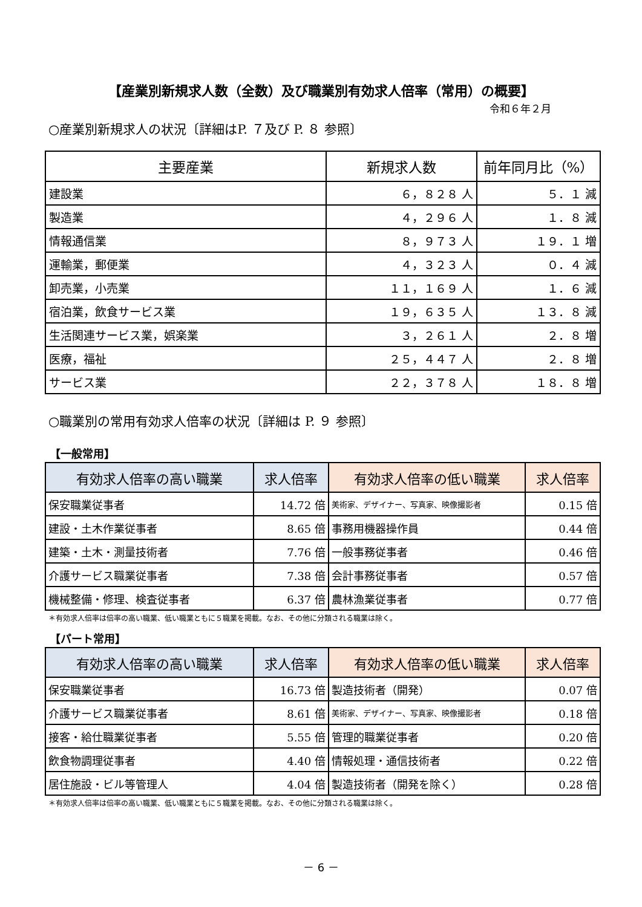【産業別新規求人数（全数）及び職業別有効求人倍率（常用）の概要】
令和６年２月
○産業別新規求人の状況〔詳細はP. ７及び P. ８ 参照〕
| 主要産業 | 新規求人数 | 前年同月比（%） |
| --- | --- | --- |
| 建設業 | ６，８２８ 人 | ５．１ 減 |
| 製造業 | ４，２９６ 人 | １．８ 減 |
| 情報通信業 | ８，９７３ 人 | １９．１ 増 |
| 運輸業，郵便業 | ４，３２３ 人 | ０．４ 減 |
| 卸売業，小売業 | １１，１６９ 人 | １．６ 減 |
| 宿泊業，飲食サービス業 | １９，６３５ 人 | １３．８ 減 |
| 生活関連サービス業，娯楽業 | ３，２６１ 人 | ２．８ 増 |
| 医療，福祉 | ２５，４４７ 人 | ２．８ 増 |
| サービス業 | ２２，３７８ 人 | １８．８ 増 |
○職業別の常用有効求人倍率の状況〔詳細は P. ９ 参照〕
【一般常用】
| 有効求人倍率の高い職業 | 求人倍率 | 有効求人倍率の低い職業 | 求人倍率 |
| --- | --- | --- | --- |
| 保安職業従事者 | 14.72 倍 | 美術家、デザイナー、写真家、映像撮影者 | 0.15 倍 |
| 建設・土木作業従事者 | 8.65 倍 | 事務用機器操作員 | 0.44 倍 |
| 建築・土木・測量技術者 | 7.76 倍 | 一般事務従事者 | 0.46 倍 |
| 介護サービス職業従事者 | 7.38 倍 | 会計事務従事者 | 0.57 倍 |
| 機械整備・修理、検査従事者 | 6.37 倍 | 農林漁業従事者 | 0.77 倍 |
＊有効求人倍率は倍率の高い職業、低い職業ともに５職業を掲載。なお、その他に分類される職業は除く。
【パート常用】
| 有効求人倍率の高い職業 | 求人倍率 | 有効求人倍率の低い職業 | 求人倍率 |
| --- | --- | --- | --- |
| 保安職業従事者 | 16.73 倍 | 製造技術者（開発） | 0.07 倍 |
| 介護サービス職業従事者 | 8.61 倍 | 美術家、デザイナー、写真家、映像撮影者 | 0.18 倍 |
| 接客・給仕職業従事者 | 5.55 倍 | 管理的職業従事者 | 0.20 倍 |
| 飲食物調理従事者 | 4.40 倍 | 情報処理・通信技術者 | 0.22 倍 |
| 居住施設・ビル等管理人 | 4.04 倍 | 製造技術者（開発を除く） | 0.28 倍 |
＊有効求人倍率は倍率の高い職業、低い職業ともに５職業を掲載。なお、その他に分類される職業は除く。
－ 6 －